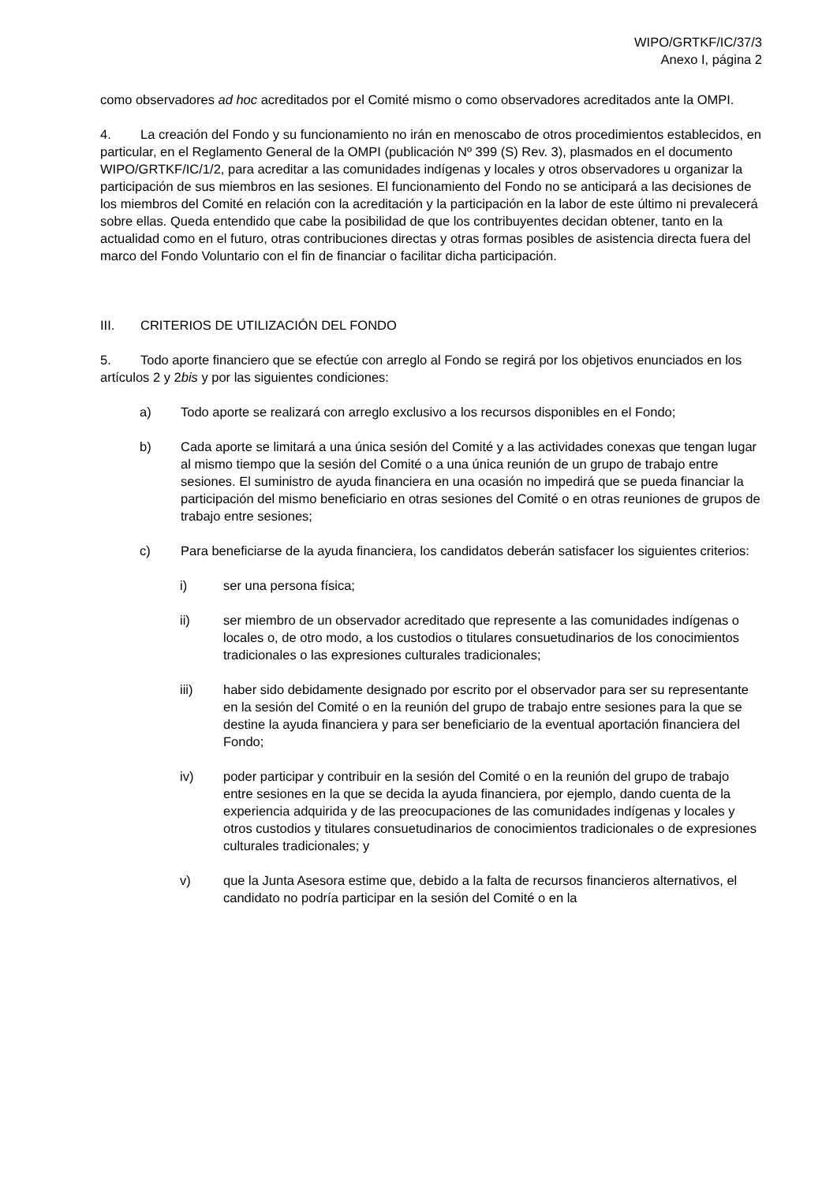WIPO/GRTKF/IC/37/3
Anexo I, página 2
como observadores ad hoc acreditados por el Comité mismo o como observadores acreditados ante la OMPI.
4. La creación del Fondo y su funcionamiento no irán en menoscabo de otros procedimientos establecidos, en particular, en el Reglamento General de la OMPI (publicación Nº 399 (S) Rev. 3), plasmados en el documento WIPO/GRTKF/IC/1/2, para acreditar a las comunidades indígenas y locales y otros observadores u organizar la participación de sus miembros en las sesiones. El funcionamiento del Fondo no se anticipará a las decisiones de los miembros del Comité en relación con la acreditación y la participación en la labor de este último ni prevalecerá sobre ellas. Queda entendido que cabe la posibilidad de que los contribuyentes decidan obtener, tanto en la actualidad como en el futuro, otras contribuciones directas y otras formas posibles de asistencia directa fuera del marco del Fondo Voluntario con el fin de financiar o facilitar dicha participación.
III. CRITERIOS DE UTILIZACIÓN DEL FONDO
5. Todo aporte financiero que se efectúe con arreglo al Fondo se regirá por los objetivos enunciados en los artículos 2 y 2bis y por las siguientes condiciones:
a) Todo aporte se realizará con arreglo exclusivo a los recursos disponibles en el Fondo;
b) Cada aporte se limitará a una única sesión del Comité y a las actividades conexas que tengan lugar al mismo tiempo que la sesión del Comité o a una única reunión de un grupo de trabajo entre sesiones. El suministro de ayuda financiera en una ocasión no impedirá que se pueda financiar la participación del mismo beneficiario en otras sesiones del Comité o en otras reuniones de grupos de trabajo entre sesiones;
c) Para beneficiarse de la ayuda financiera, los candidatos deberán satisfacer los siguientes criterios:
i) ser una persona física;
ii) ser miembro de un observador acreditado que represente a las comunidades indígenas o locales o, de otro modo, a los custodios o titulares consuetudinarios de los conocimientos tradicionales o las expresiones culturales tradicionales;
iii) haber sido debidamente designado por escrito por el observador para ser su representante en la sesión del Comité o en la reunión del grupo de trabajo entre sesiones para la que se destine la ayuda financiera y para ser beneficiario de la eventual aportación financiera del Fondo;
iv) poder participar y contribuir en la sesión del Comité o en la reunión del grupo de trabajo entre sesiones en la que se decida la ayuda financiera, por ejemplo, dando cuenta de la experiencia adquirida y de las preocupaciones de las comunidades indígenas y locales y otros custodios y titulares consuetudinarios de conocimientos tradicionales o de expresiones culturales tradicionales; y
v) que la Junta Asesora estime que, debido a la falta de recursos financieros alternativos, el candidato no podría participar en la sesión del Comité o en la